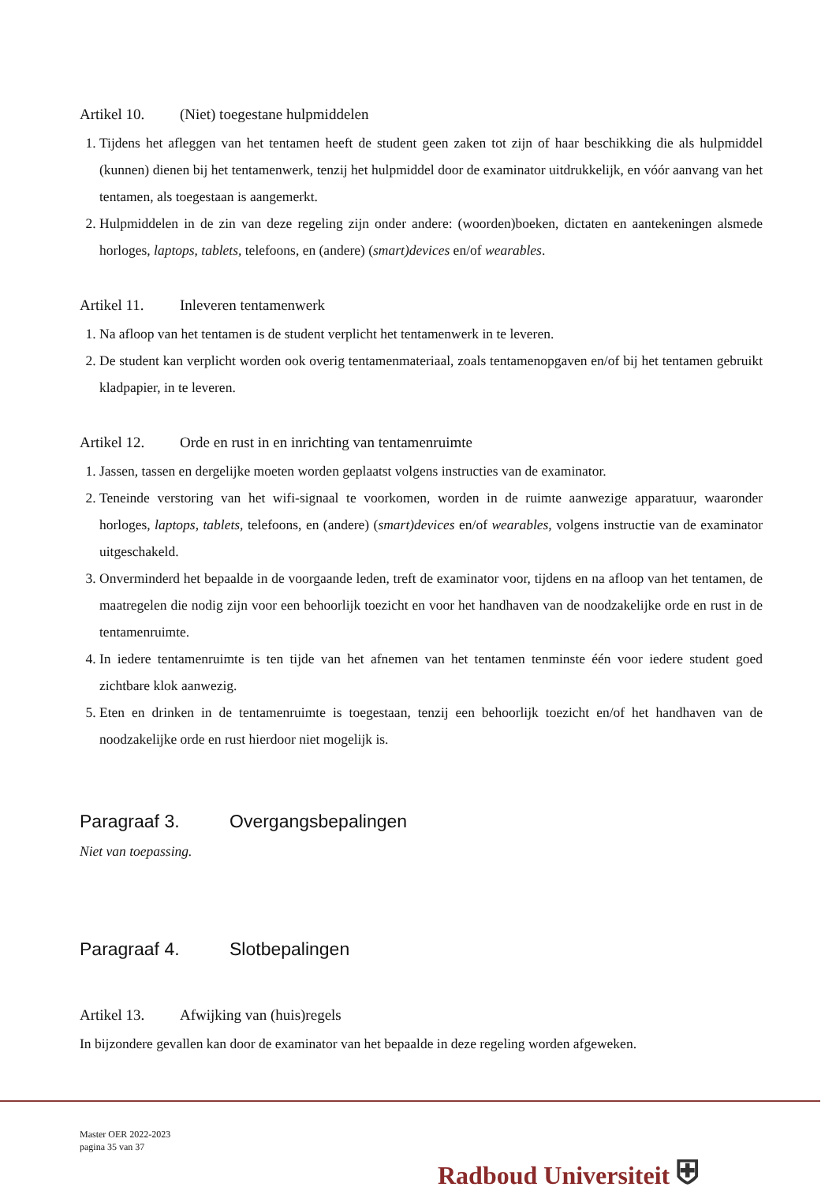Artikel 10. (Niet) toegestane hulpmiddelen
1. Tijdens het afleggen van het tentamen heeft de student geen zaken tot zijn of haar beschikking die als hulpmiddel (kunnen) dienen bij het tentamenwerk, tenzij het hulpmiddel door de examinator uitdrukkelijk, en vóór aanvang van het tentamen, als toegestaan is aangemerkt.
2. Hulpmiddelen in de zin van deze regeling zijn onder andere: (woorden)boeken, dictaten en aantekeningen alsmede horloges, laptops, tablets, telefoons, en (andere) (smart)devices en/of wearables.
Artikel 11. Inleveren tentamenwerk
1. Na afloop van het tentamen is de student verplicht het tentamenwerk in te leveren.
2. De student kan verplicht worden ook overig tentamenmateriaal, zoals tentamenopgaven en/of bij het tentamen gebruikt kladpapier, in te leveren.
Artikel 12. Orde en rust in en inrichting van tentamenruimte
1. Jassen, tassen en dergelijke moeten worden geplaatst volgens instructies van de examinator.
2. Teneinde verstoring van het wifi-signaal te voorkomen, worden in de ruimte aanwezige apparatuur, waaronder horloges, laptops, tablets, telefoons, en (andere) (smart)devices en/of wearables, volgens instructie van de examinator uitgeschakeld.
3. Onverminderd het bepaalde in de voorgaande leden, treft de examinator voor, tijdens en na afloop van het tentamen, de maatregelen die nodig zijn voor een behoorlijk toezicht en voor het handhaven van de noodzakelijke orde en rust in de tentamenruimte.
4. In iedere tentamenruimte is ten tijde van het afnemen van het tentamen tenminste één voor iedere student goed zichtbare klok aanwezig.
5. Eten en drinken in de tentamenruimte is toegestaan, tenzij een behoorlijk toezicht en/of het handhaven van de noodzakelijke orde en rust hierdoor niet mogelijk is.
Paragraaf 3. Overgangsbepalingen
Niet van toepassing.
Paragraaf 4. Slotbepalingen
Artikel 13. Afwijking van (huis)regels
In bijzondere gevallen kan door de examinator van het bepaalde in deze regeling worden afgeweken.
Master OER 2022-2023
pagina 35 van 37
Radboud Universiteit ⛨